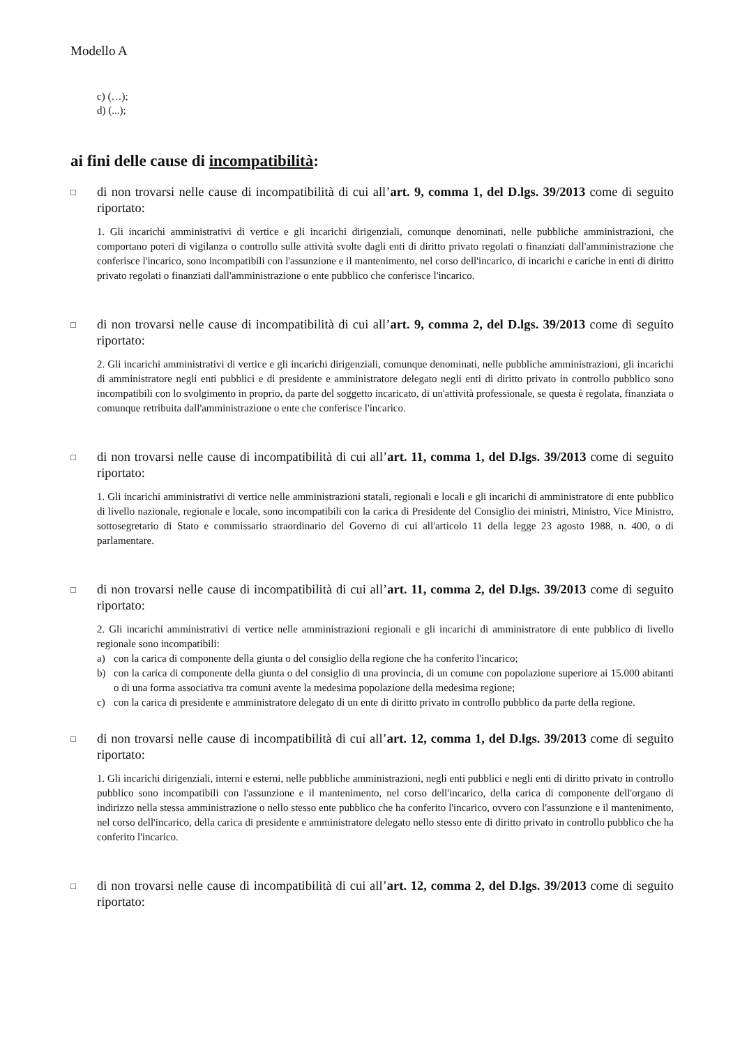Modello A
c) (…);
d) (...);
ai fini delle cause di incompatibilità:
□
di non trovarsi nelle cause di incompatibilità di cui all’art. 9, comma 1, del D.lgs. 39/2013 come di seguito riportato:
1. Gli incarichi amministrativi di vertice e gli incarichi dirigenziali, comunque denominati, nelle pubbliche amministrazioni, che comportano poteri di vigilanza o controllo sulle attività svolte dagli enti di diritto privato regolati o finanziati dall'amministrazione che conferisce l'incarico, sono incompatibili con l'assunzione e il mantenimento, nel corso dell'incarico, di incarichi e cariche in enti di diritto privato regolati o finanziati dall'amministrazione o ente pubblico che conferisce l'incarico.
□
di non trovarsi nelle cause di incompatibilità di cui all’art. 9, comma 2, del D.lgs. 39/2013 come di seguito riportato:
2. Gli incarichi amministrativi di vertice e gli incarichi dirigenziali, comunque denominati, nelle pubbliche amministrazioni, gli incarichi di amministratore negli enti pubblici e di presidente e amministratore delegato negli enti di diritto privato in controllo pubblico sono incompatibili con lo svolgimento in proprio, da parte del soggetto incaricato, di un'attività professionale, se questa è regolata, finanziata o comunque retribuita dall'amministrazione o ente che conferisce l'incarico.
□
di non trovarsi nelle cause di incompatibilità di cui all’art. 11, comma 1, del D.lgs. 39/2013 come di seguito riportato:
1. Gli incarichi amministrativi di vertice nelle amministrazioni statali, regionali e locali e gli incarichi di amministratore di ente pubblico di livello nazionale, regionale e locale, sono incompatibili con la carica di Presidente del Consiglio dei ministri, Ministro, Vice Ministro, sottosegretario di Stato e commissario straordinario del Governo di cui all'articolo 11 della legge 23 agosto 1988, n. 400, o di parlamentare.
□
di non trovarsi nelle cause di incompatibilità di cui all’art. 11, comma 2, del D.lgs. 39/2013 come di seguito riportato:
2. Gli incarichi amministrativi di vertice nelle amministrazioni regionali e gli incarichi di amministratore di ente pubblico di livello regionale sono incompatibili:
a) con la carica di componente della giunta o del consiglio della regione che ha conferito l'incarico;
b) con la carica di componente della giunta o del consiglio di una provincia, di un comune con popolazione superiore ai 15.000 abitanti o di una forma associativa tra comuni avente la medesima popolazione della medesima regione;
c) con la carica di presidente e amministratore delegato di un ente di diritto privato in controllo pubblico da parte della regione.
□
di non trovarsi nelle cause di incompatibilità di cui all’art. 12, comma 1, del D.lgs. 39/2013 come di seguito riportato:
1. Gli incarichi dirigenziali, interni e esterni, nelle pubbliche amministrazioni, negli enti pubblici e negli enti di diritto privato in controllo pubblico sono incompatibili con l'assunzione e il mantenimento, nel corso dell'incarico, della carica di componente dell'organo di indirizzo nella stessa amministrazione o nello stesso ente pubblico che ha conferito l'incarico, ovvero con l'assunzione e il mantenimento, nel corso dell'incarico, della carica di presidente e amministratore delegato nello stesso ente di diritto privato in controllo pubblico che ha conferito l'incarico.
□
di non trovarsi nelle cause di incompatibilità di cui all’art. 12, comma 2, del D.lgs. 39/2013 come di seguito riportato: